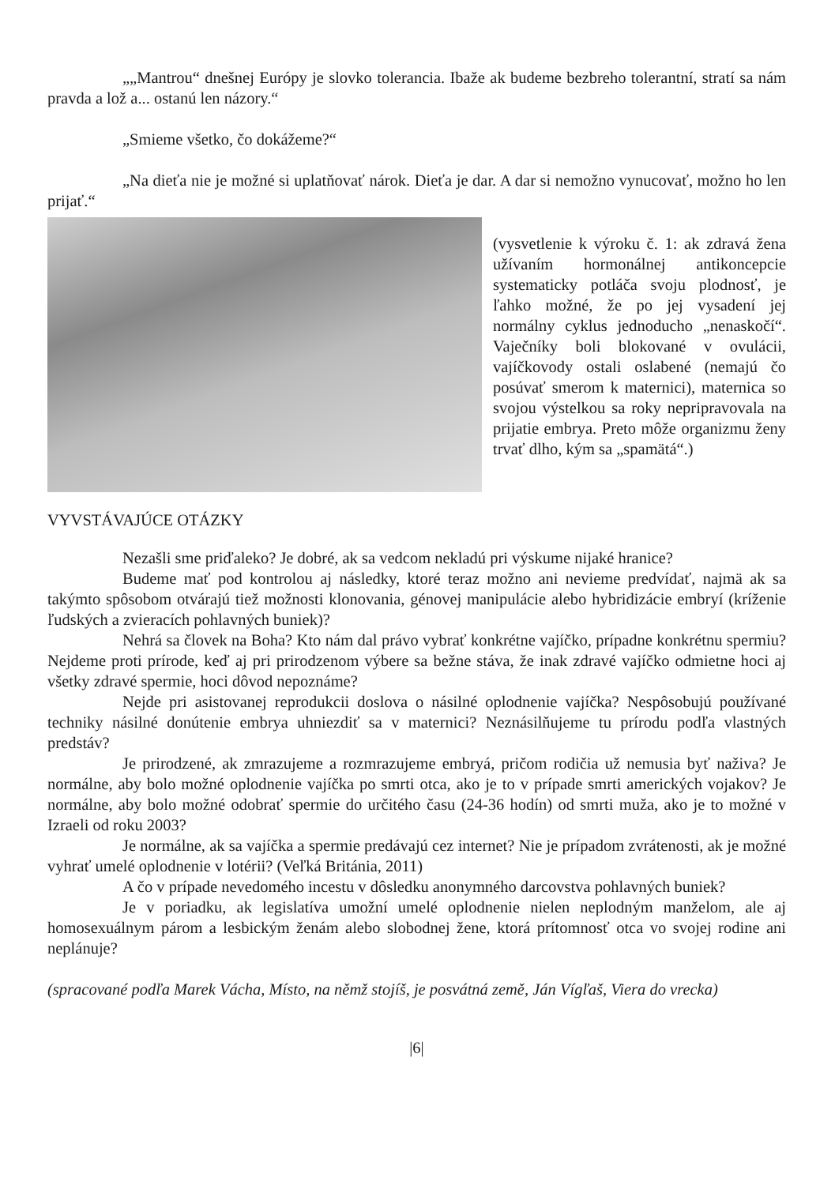„„Mantrou“ dnešnej Európy je slovko tolerancia. Ibaže ak budeme bezbreho tolerantní, stratí sa nám pravda a lož a... ostanú len názory.“
„Smieme všetko, čo dokážeme?“
„Na dieťa nie je možné si uplatňovať nárok. Dieťa je dar. A dar si nemožno vynucovať, možno ho len prijať.“
(vysvetlenie k výroku č. 1: ak zdravá žena užívaním hormonálnej antikoncepcie systematicky potláča svoju plodnosť, je ľahko možné, že po jej vysadení jej normálny cyklus jednoducho „nenaskočí“. Vaječníky boli blokované v ovulácii, vajíčkovody ostali oslabené (nemajú čo posúvať smerom k maternici), maternica so svojou výstelkou sa roky nepripravovala na prijatie embrya. Preto môže organizmu ženy trvať dlho, kým sa „spamätá“.)
VYVSTÁVAJÚCE OTÁZKY
Nezašli sme priďaleko? Je dobré, ak sa vedcom nekladú pri výskume nijaké hranice?
Budeme mať pod kontrolou aj následky, ktoré teraz možno ani nevieme predvídať, najmä ak sa takýmto spôsobom otvárajú tiež možnosti klonovania, génovej manipulácie alebo hybridizácie embryí (kríženie ľudských a zvieracích pohlavných buniek)?
Nehrá sa človek na Boha? Kto nám dal právo vybrať konkrétne vajíčko, prípadne konkrétnu spermiu? Nejdeme proti prírode, keď aj pri prirodzenom výbere sa bežne stáva, že inak zdravé vajíčko odmietne hoci aj všetky zdravé spermie, hoci dôvod nepoznáme?
Nejde pri asistovanej reprodukcii doslova o násilné oplodnenie vajíčka? Nespôsobujú používané techniky násilné donútenie embrya uhniezdiť sa v maternici? Neznásilňujeme tu prírodu podľa vlastných predstáv?
Je prirodzené, ak zmrazujeme a rozmrazujeme embryá, pričom rodičia už nemusia byť naživa? Je normálne, aby bolo možné oplodnenie vajíčka po smrti otca, ako je to v prípade smrti amerických vojakov? Je normálne, aby bolo možné odobrať spermie do určitého času (24-36 hodín) od smrti muža, ako je to možné v Izraeli od roku 2003?
Je normálne, ak sa vajíčka a spermie predávajú cez internet? Nie je prípadom zvrátenosti, ak je možné vyhrať umelé oplodnenie v lotérii? (Veľká Británia, 2011)
A čo v prípade nevedomého incestu v dôsledku anonymného darcovstva pohlavných buniek?
Je v poriadku, ak legislatíva umožní umelé oplodnenie nielen neplodným manželom, ale aj homosexuálnym párom a lesbickým ženám alebo slobodnej žene, ktorá prítomnosť otca vo svojej rodine ani neplánuje?
(spracované podľa Marek Vácha, Místo, na němž stojíš, je posvátná země, Ján Vígľaš, Viera do vrecka)
|6|